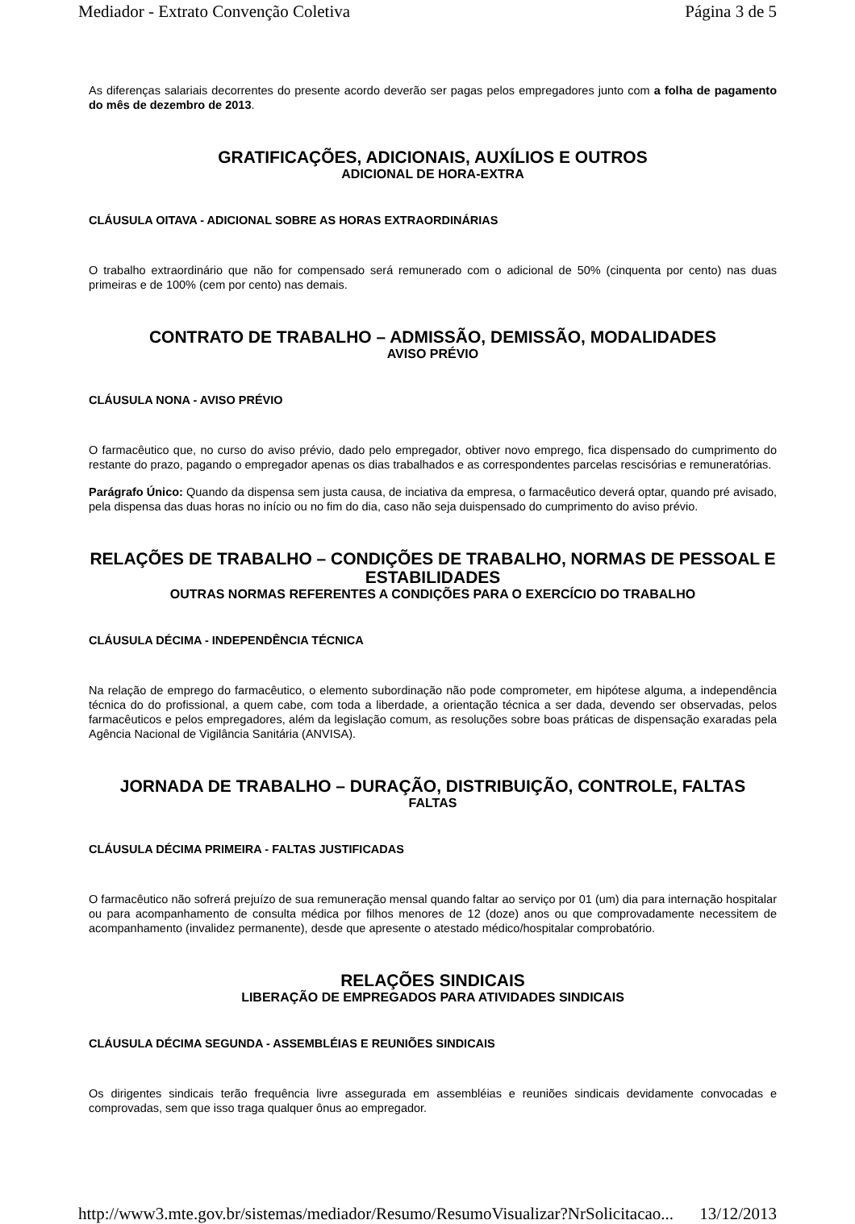Mediador - Extrato Convenção Coletiva Página 3 de 5
As diferenças salariais decorrentes do presente acordo deverão ser pagas pelos empregadores junto com a folha de pagamento do mês de dezembro de 2013.
GRATIFICAÇÕES, ADICIONAIS, AUXÍLIOS E OUTROS
ADICIONAL DE HORA-EXTRA
CLÁUSULA OITAVA - ADICIONAL SOBRE AS HORAS EXTRAORDINÁRIAS
O trabalho extraordinário que não for compensado será remunerado com o adicional de 50% (cinquenta por cento) nas duas primeiras e de 100% (cem por cento) nas demais.
CONTRATO DE TRABALHO – ADMISSÃO, DEMISSÃO, MODALIDADES
AVISO PRÉVIO
CLÁUSULA NONA - AVISO PRÉVIO
O farmacêutico que, no curso do aviso prévio, dado pelo empregador, obtiver novo emprego, fica dispensado do cumprimento do restante do prazo, pagando o empregador apenas os dias trabalhados e as correspondentes parcelas rescisórias e remuneratórias.
Parágrafo Único: Quando da dispensa sem justa causa, de inciativa da empresa, o farmacêutico deverá optar, quando pré avisado, pela dispensa das duas horas no início ou no fim do dia, caso não seja duispensado do cumprimento do aviso prévio.
RELAÇÕES DE TRABALHO – CONDIÇÕES DE TRABALHO, NORMAS DE PESSOAL E ESTABILIDADES
OUTRAS NORMAS REFERENTES A CONDIÇÕES PARA O EXERCÍCIO DO TRABALHO
CLÁUSULA DÉCIMA - INDEPENDÊNCIA TÉCNICA
Na relação de emprego do farmacêutico, o elemento subordinação não pode comprometer, em hipótese alguma, a independência técnica do do profissional, a quem cabe, com toda a liberdade, a orientação técnica a ser dada, devendo ser observadas, pelos farmacêuticos e pelos empregadores, além da legislação comum, as resoluções sobre boas práticas de dispensação exaradas pela Agência Nacional de Vigilância Sanitária (ANVISA).
JORNADA DE TRABALHO – DURAÇÃO, DISTRIBUIÇÃO, CONTROLE, FALTAS
FALTAS
CLÁUSULA DÉCIMA PRIMEIRA - FALTAS JUSTIFICADAS
O farmacêutico não sofrerá prejuízo de sua remuneração mensal quando faltar ao serviço por 01 (um) dia para internação hospitalar ou para acompanhamento de consulta médica por filhos menores de 12 (doze) anos ou que comprovadamente necessitem de acompanhamento (invalidez permanente), desde que apresente o atestado médico/hospitalar comprobatório.
RELAÇÕES SINDICAIS
LIBERAÇÃO DE EMPREGADOS PARA ATIVIDADES SINDICAIS
CLÁUSULA DÉCIMA SEGUNDA - ASSEMBLÉIAS E REUNIÕES SINDICAIS
Os dirigentes sindicais terão frequência livre assegurada em assembléias e reuniões sindicais devidamente convocadas e comprovadas, sem que isso traga qualquer ônus ao empregador.
http://www3.mte.gov.br/sistemas/mediador/Resumo/ResumoVisualizar?NrSolicitacao... 13/12/2013